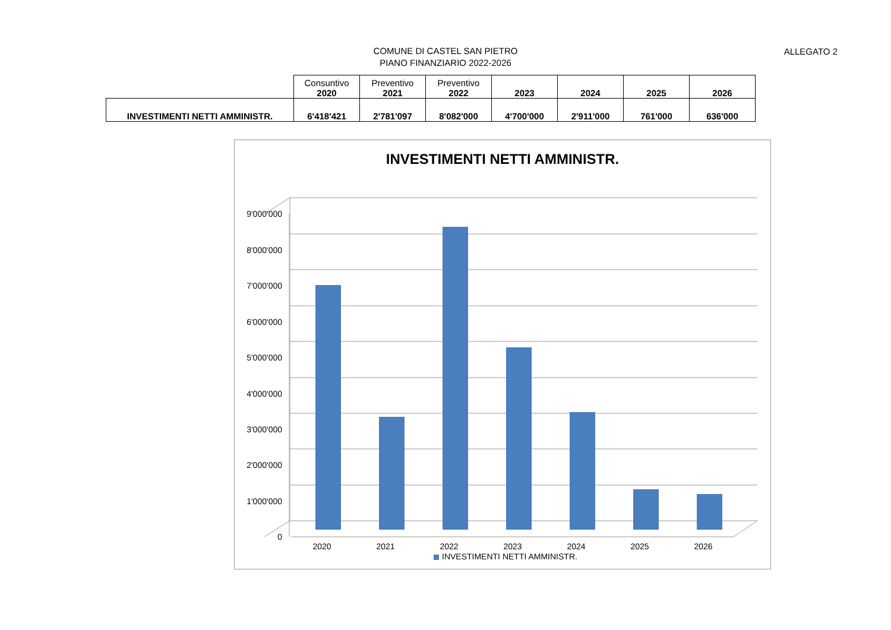ALLEGATO 2
COMUNE DI CASTEL SAN PIETRO
PIANO FINANZIARIO 2022-2026
| | Consuntivo 2020 | Preventivo 2021 | Preventivo 2022 | 2023 | 2024 | 2025 | 2026 |
| --- | --- | --- | --- | --- | --- | --- | --- |
| INVESTIMENTI NETTI AMMINISTR. | 6'418'421 | 2'781'097 | 8'082'000 | 4'700'000 | 2'911'000 | 761'000 | 636'000 |
INVESTIMENTI NETTI AMMINISTR.
0
1'000'000
2'000'000
3'000'000
4'000'000
5'000'000
6'000'000
7'000'000
8'000'000
9'000'000
2020
2021
2022
2023
2024
2025
2026
INVESTIMENTI NETTI AMMINISTR.